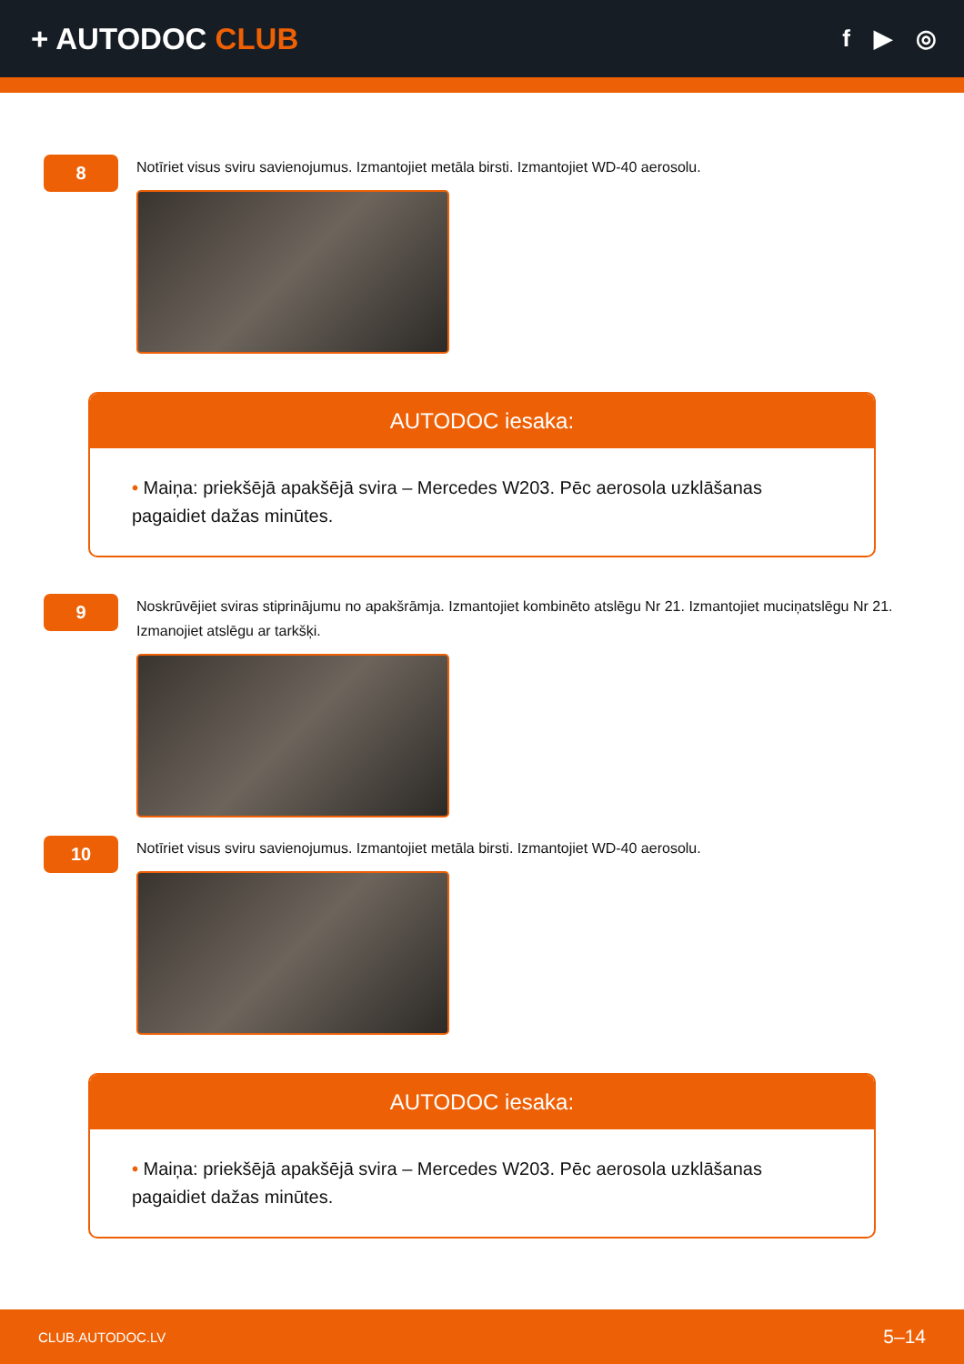+ AUTODOC CLUB
f ▶ ◎
8
Notīriet visus sviru savienojumus. Izmantojiet metāla birsti. Izmantojiet WD-40 aerosolu.
AUTODOC iesaka:
• Maiņa: priekšējā apakšējā svira – Mercedes W203. Pēc aerosola uzklāšanas pagaidiet dažas minūtes.
9
Noskrūvējiet sviras stiprinājumu no apakšrāmja. Izmantojiet kombinēto atslēgu Nr 21. Izmantojiet muciņatslēgu Nr 21. Izmanojiet atslēgu ar tarkšķi.
10
Notīriet visus sviru savienojumus. Izmantojiet metāla birsti. Izmantojiet WD-40 aerosolu.
AUTODOC iesaka:
• Maiņa: priekšējā apakšējā svira – Mercedes W203. Pēc aerosola uzklāšanas pagaidiet dažas minūtes.
CLUB.AUTODOC.LV 5–14